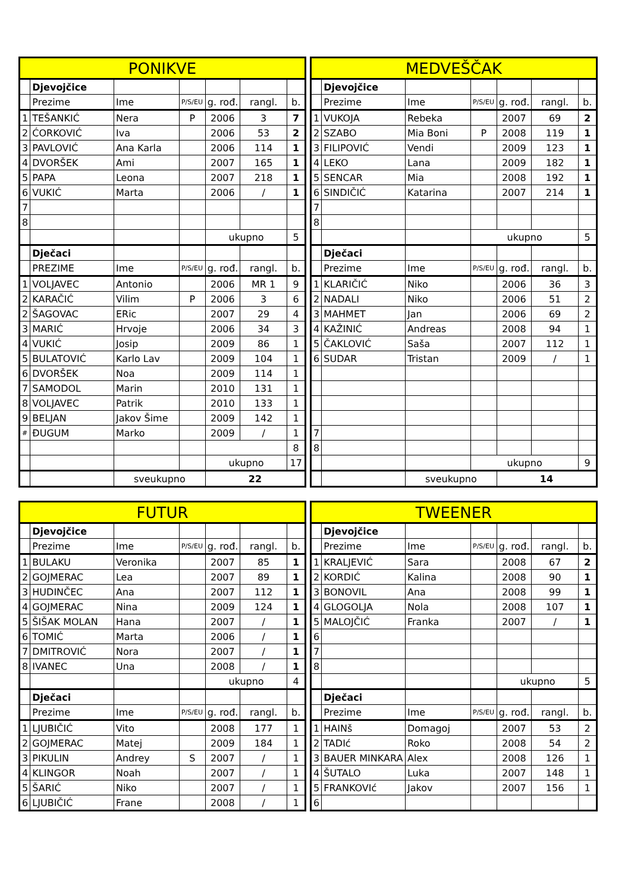| PONIKVE | | | | | | |
| --- | --- | --- | --- | --- | --- | --- |
| | Djevojčice | | | | | |
| | Prezime | Ime | P/S/EU | g. rođ. | rangl. | b. |
| 1 | TEŠANKIĆ | Nera | P | 2006 | 3 | 7 |
| 2 | ĆORKOVIĆ | Iva | | 2006 | 53 | 2 |
| 3 | PAVLOVIĆ | Ana Karla | | 2006 | 114 | 1 |
| 4 | DVORŠEK | Ami | | 2007 | 165 | 1 |
| 5 | PAPA | Leona | | 2007 | 218 | 1 |
| 6 | VUKIĆ | Marta | | 2006 | / | 1 |
| 7 | | | | | | |
| 8 | | | | | | |
| | | | | ukupno | | 5 |
| | Dječaci | | | | | |
| | PREZIME | Ime | P/S/EU | g. rođ. | rangl. | b. |
| 1 | VOLJAVEC | Antonio | | 2006 | MR 1 | 9 |
| 2 | KARAČIĆ | Vilim | P | 2006 | 3 | 6 |
| 2 | ŠAGOVAC | ERic | | 2007 | 29 | 4 |
| 3 | MARIĆ | Hrvoje | | 2006 | 34 | 3 |
| 4 | VUKIĆ | Josip | | 2009 | 86 | 1 |
| 5 | BULATOVIĆ | Karlo Lav | | 2009 | 104 | 1 |
| 6 | DVORŠEK | Noa | | 2009 | 114 | 1 |
| 7 | SAMODOL | Marin | | 2010 | 131 | 1 |
| 8 | VOLJAVEC | Patrik | | 2010 | 133 | 1 |
| 9 | BELJAN | Jakov Šime | | 2009 | 142 | 1 |
| # | ĐUGUM | Marko | | 2009 | / | 1 |
| | | | | | | 8 |
| | | | | ukupno | | 17 |
| | | sveukupno | | 22 | | |
| MEDVEŠČAK | | | | | | |
| --- | --- | --- | --- | --- | --- | --- |
| | Djevojčice | | | | | |
| | Prezime | Ime | P/S/EU | g. rođ. | rangl. | b. |
| 1 | VUKOJA | Rebeka | | 2007 | 69 | 2 |
| 2 | SZABO | Mia Boni | P | 2008 | 119 | 1 |
| 3 | FILIPOVIĆ | Vendi | | 2009 | 123 | 1 |
| 4 | LEKO | Lana | | 2009 | 182 | 1 |
| 5 | SENCAR | Mia | | 2008 | 192 | 1 |
| 6 | SINDIČIĆ | Katarina | | 2007 | 214 | 1 |
| 7 | | | | | | |
| 8 | | | | | | |
| | | | ukupno | | | 5 |
| | Dječaci | | | | | |
| | Prezime | Ime | P/S/EU | g. rođ. | rangl. | b. |
| 1 | KLARIČIĆ | Niko | | 2006 | 36 | 3 |
| 2 | NADALI | Niko | | 2006 | 51 | 2 |
| 3 | MAHMET | Jan | | 2006 | 69 | 2 |
| 4 | KAŽINIĆ | Andreas | | 2008 | 94 | 1 |
| 5 | ČAKLOVIĆ | Saša | | 2007 | 112 | 1 |
| 6 | SUDAR | Tristan | | 2009 | / | 1 |
| 7 | | | | | | |
| 8 | | | | | | |
| | | | ukupno | | | 9 |
| | | sveukupno | | 14 | | |
| FUTUR | | | | | | |
| --- | --- | --- | --- | --- | --- | --- |
| | Djevojčice | | | | | |
| | Prezime | Ime | P/S/EU | g. rođ. | rangl. | b. |
| 1 | BULAKU | Veronika | | 2007 | 85 | 1 |
| 2 | GOJMERAC | Lea | | 2007 | 89 | 1 |
| 3 | HUDINČEC | Ana | | 2007 | 112 | 1 |
| 4 | GOJMERAC | Nina | | 2009 | 124 | 1 |
| 5 | ŠIŠAK MOLAN | Hana | | 2007 | / | 1 |
| 6 | TOMIĆ | Marta | | 2006 | / | 1 |
| 7 | DMITROVIĆ | Nora | | 2007 | / | 1 |
| 8 | IVANEC | Una | | 2008 | / | 1 |
| | | | | ukupno | | 4 |
| | Dječaci | | | | | |
| | Prezime | Ime | P/S/EU | g. rođ. | rangl. | b. |
| 1 | LJUBIČIĆ | Vito | | 2008 | 177 | 1 |
| 2 | GOJMERAC | Matej | | 2009 | 184 | 1 |
| 3 | PIKULIN | Andrey | S | 2007 | / | 1 |
| 4 | KLINGOR | Noah | | 2007 | / | 1 |
| 5 | ŠARIĆ | Niko | | 2007 | / | 1 |
| 6 | LJUBIČIĆ | Frane | | 2008 | / | 1 |
| TWEENER | | | | | | |
| --- | --- | --- | --- | --- | --- | --- |
| | Djevojčice | | | | | |
| | Prezime | Ime | P/S/EU | g. rođ. | rangl. | b. |
| 1 | KRALJEVIĆ | Sara | | 2008 | 67 | 2 |
| 2 | KORDIĆ | Kalina | | 2008 | 90 | 1 |
| 3 | BONOVIL | Ana | | 2008 | 99 | 1 |
| 4 | GLOGOLJA | Nola | | 2008 | 107 | 1 |
| 5 | MALOJČIĆ | Franka | | 2007 | / | 1 |
| 6 | | | | | | |
| 7 | | | | | | |
| 8 | | | | | | |
| | | | | ukupno | | 5 |
| | Dječaci | | | | | |
| | Prezime | Ime | P/S/EU | g. rođ. | rangl. | b. |
| 1 | HAINš | Domagoj | | 2007 | 53 | 2 |
| 2 | TADIć | Roko | | 2008 | 54 | 2 |
| 3 | BAUER MINKARA | Alex | | 2008 | 126 | 1 |
| 4 | ŠUTALO | Luka | | 2007 | 148 | 1 |
| 5 | FRANKOVIć | Jakov | | 2007 | 156 | 1 |
| 6 | | | | | | |